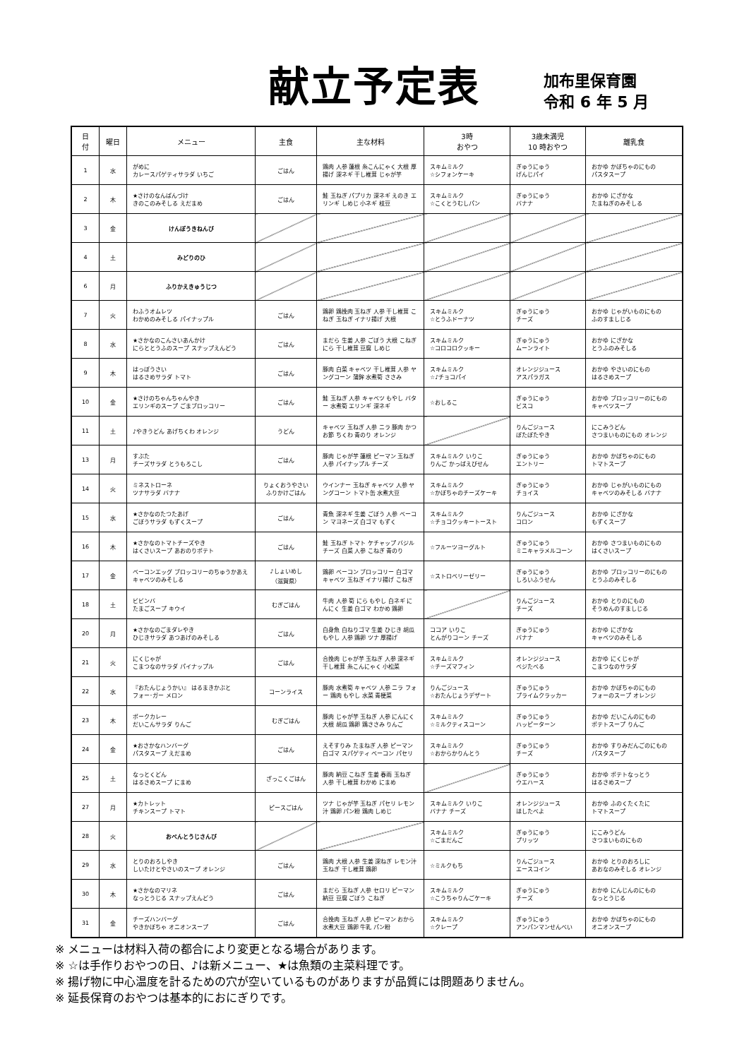献立予定表
加布里保育園
令和 6 年 5 月
| 日 付 | 曜日 | メニュー | 主食 | 主な材料 | 3時 おやつ | 3歳未満児 10 時おやつ | 離乳食 |
| --- | --- | --- | --- | --- | --- | --- | --- |
| 1 | 水 | がめに カレースパゲティサラダ いちご | ごはん | 鶏肉 人参 蓮根 糸こんにゃく 大根 厚揚げ 深ネギ 干し椎茸 じゃが芋 | スキムミルク ☆シフォンケーキ | ぎゅうにゅう げんじパイ | おかゆ かぼちゃのにもの パスタスープ |
| 2 | 木 | ★さけのなんばんづけ きのこのみそしる えだまめ | ごはん | 鮭 玉ねぎ パプリカ 深ネギ えのき エリンギ しめじ 小ネギ 枝豆 | スキムミルク ☆こくとうむしパン | ぎゅうにゅう バナナ | おかゆ にざかな たまねぎのみそしる |
| 3 | 金 | けんぽうきねんび | | | | | |
| 4 | 土 | みどりのひ | | | | | |
| 6 | 月 | ふりかえきゅうじつ | | | | | |
| 7 | 火 | わふうオムレツ わかめのみそしる パイナップル | ごはん | 鶏卵 鶏挽肉 玉ねぎ 人参 干し椎茸 こねぎ 玉ねぎ イナリ揚げ 大根 | スキムミルク ☆とうふドーナツ | ぎゅうにゅう チーズ | おかゆ じゃがいものにもの ふのすましじる |
| 8 | 水 | ★さかなのこんさいあんかけ にらととうふのスープ スナップえんどう | ごはん | まだら 生姜 人参 ごぼう 大根 こねぎ にら 干し椎茸 豆腐 しめじ | スキムミルク ☆コロコロクッキー | ぎゅうにゅう ムーンライト | おかゆ にざかな とうふのみそしる |
| 9 | 木 | はっぽうさい はるさめサラダ トマト | ごはん | 豚肉 白菜 キャベツ 干し椎茸 人参 ヤングコーン 蒲鉾 水煮筍 ささみ | スキムミルク ☆♪チョコパイ | オレンジジュース アスパラガス | おかゆ やさいのにもの はるさめスープ |
| 10 | 金 | ★さけのちゃんちゃんやき エリンギのスープ ごまブロッコリー | ごはん | 鮭 玉ねぎ 人参 キャベツ もやし バター 水煮筍 エリンギ 深ネギ | ☆おしるこ | ぎゅうにゅう ビスコ | おかゆ ブロッコリーのにもの キャベツスープ |
| 11 | 土 | ♪やきうどん あげちくわ オレンジ | うどん | キャベツ 玉ねぎ 人参 ニラ 豚肉 かつお節 ちくわ 青のり オレンジ | | りんごジュース ぽたぽたやき | にこみうどん さつまいものにもの オレンジ |
| 13 | 月 | すぶた チーズサラダ とうもろこし | ごはん | 豚肉 じゃが芋 蓮根 ピーマン 玉ねぎ 人参 パイナップル チーズ | スキムミルク いりこ りんご かっぱえびせん | ぎゅうにゅう エントリー | おかゆ かぼちゃのにもの トマトスープ |
| 14 | 火 | ミネストローネ ツナサラダ バナナ | りょくおうやさい ふりかけごはん | ウインナー 玉ねぎ キャベツ 人参 ヤングコーン トマト缶 水煮大豆 | スキムミルク ☆かぼちゃのチーズケーキ | ぎゅうにゅう チョイス | おかゆ じゃがいものにもの キャベツのみそしる バナナ |
| 15 | 水 | ★さかなのたつたあげ ごぼうサラダ もずくスープ | ごはん | 青魚 深ネギ 生姜 ごぼう 人参 ベーコン マヨネーズ 白ゴマ もずく | スキムミルク ☆チョコクッキートースト | りんごジュース コロン | おかゆ にざかな もずくスープ |
| 16 | 木 | ★さかなのトマトチーズやき はくさいスープ あおのりポテト | ごはん | 鮭 玉ねぎ トマト ケチャップ バジル チーズ 白菜 人参 こねぎ 青のり | ☆フルーツヨーグルト | ぎゅうにゅう ミニキャラメルコーン | おかゆ さつまいものにもの はくさいスープ |
| 17 | 金 | ベーコンエッグ ブロッコリーのちゅうかあえ キャベツのみそしる | ♪しょいめし （滋賀県） | 鶏卵 ベーコン ブロッコリー 白ゴマ キャベツ 玉ねぎ イナリ揚げ こねぎ | ☆ストロベリーゼリー | ぎゅうにゅう しろいふうせん | おかゆ ブロッコリーのにもの とうふのみそしる |
| 18 | 土 | ビビンバ たまごスープ キウイ | むぎごはん | 牛肉 人参 筍 にら もやし 白ネギ にんにく 生姜 白ゴマ わかめ 鶏卵 | | りんごジュース チーズ | おかゆ とりのにもの そうめんのすましじる |
| 20 | 月 | ★さかなのごまダレやき ひじきサラダ あつあげのみそしる | ごはん | 白身魚 白ねりゴマ 生姜 ひじき 胡瓜 もやし 人参 鶏卵 ツナ 厚揚げ | ココア いりこ とんがりコーン チーズ | ぎゅうにゅう バナナ | おかゆ にざかな キャベツのみそしる |
| 21 | 火 | にくじゃが こまつなのサラダ パイナップル | ごはん | 合挽肉 じゃが芋 玉ねぎ 人参 深ネギ 干し椎茸 糸こんにゃく 小松菜 | スキムミルク ☆チーズマフィン | オレンジジュース ベジたべる | おかゆ にくじゃが こまつなのサラダ |
| 22 | 水 | 『おたんじょうかい』 はるまきかぶと フォー･ガー メロン | コーンライス | 豚肉 水煮筍 キャベツ 人参 ニラ フォー 鶏肉 もやし 水菜 青梗菜 | りんごジュース ☆おたんじょうデザート | ぎゅうにゅう プライムクラッカー | おかゆ かぼちゃのにもの フォーのスープ オレンジ |
| 23 | 木 | ポークカレー だいこんサラダ りんご | むぎごはん | 豚肉 じゃが芋 玉ねぎ 人参 にんにく 大根 胡瓜 鶏卵 鶏ささみ りんご | スキムミルク ☆ミルクティスコーン | ぎゅうにゅう ハッピーターン | おかゆ だいこんのにもの ポテトスープ りんご |
| 24 | 金 | ★おさかなハンバーグ パスタスープ えだまめ | ごはん | えそすりみ たまねぎ 人参 ピーマン 白ゴマ スパゲティ ベーコン パセリ | スキムミルク ☆おからかりんとう | ぎゅうにゅう チーズ | おかゆ すりみだんごのにもの パスタスープ |
| 25 | 土 | なっとくどん はるさめスープ にまめ | ざっこくごはん | 豚肉 納豆 こねぎ 生姜 春雨 玉ねぎ 人参 干し椎茸 わかめ にまめ | | ぎゅうにゅう ウエハース | おかゆ ポテトなっとう はるさめスープ |
| 27 | 月 | ★カトレット チキンスープ トマト | ピースごはん | ツナ じゃが芋 玉ねぎ パセリ レモン汁 鶏卵 パン粉 鶏肉 しめじ | スキムミルク いりこ バナナ チーズ | オレンジジュース ほしたべよ | おかゆ ふのくたくたに トマトスープ |
| 28 | 火 | おべんとうじさんび | | | スキムミルク ☆ごまだんご | ぎゅうにゅう プリッツ | にこみうどん さつまいものにもの |
| 29 | 水 | とりのおろしやき しいたけとやさいのスープ オレンジ | ごはん | 鶏肉 大根 人参 生姜 深ねぎ レモン汁 玉ねぎ 干し椎茸 鶏卵 | ☆ミルクもち | りんごジュース エースコイン | おかゆ とりのおろしに あおなのみそしる オレンジ |
| 30 | 木 | ★さかなのマリネ なっとうじる スナップえんどう | ごはん | まだら 玉ねぎ 人参 セロリ ピーマン 納豆 豆腐 ごぼう こねぎ | スキムミルク ☆こうちゃりんごケーキ | ぎゅうにゅう チーズ | おかゆ にんじんのにもの なっとうじる |
| 31 | 金 | チーズハンバーグ やきかぼちゃ オニオンスープ | ごはん | 合挽肉 玉ねぎ 人参 ピーマン おから 水煮大豆 鶏卵 牛乳 パン粉 | スキムミルク ☆クレープ | ぎゅうにゅう アンパンマンせんべい | おかゆ かぼちゃのにもの オニオンスープ |
※ メニューは材料入荷の都合により変更となる場合があります。
※ ☆は手作りおやつの日、♪は新メニュー、★は魚類の主菜料理です。
※ 揚げ物に中心温度を計るための穴が空いているものがありますが品質には問題ありません。
※ 延長保育のおやつは基本的におにぎりです。